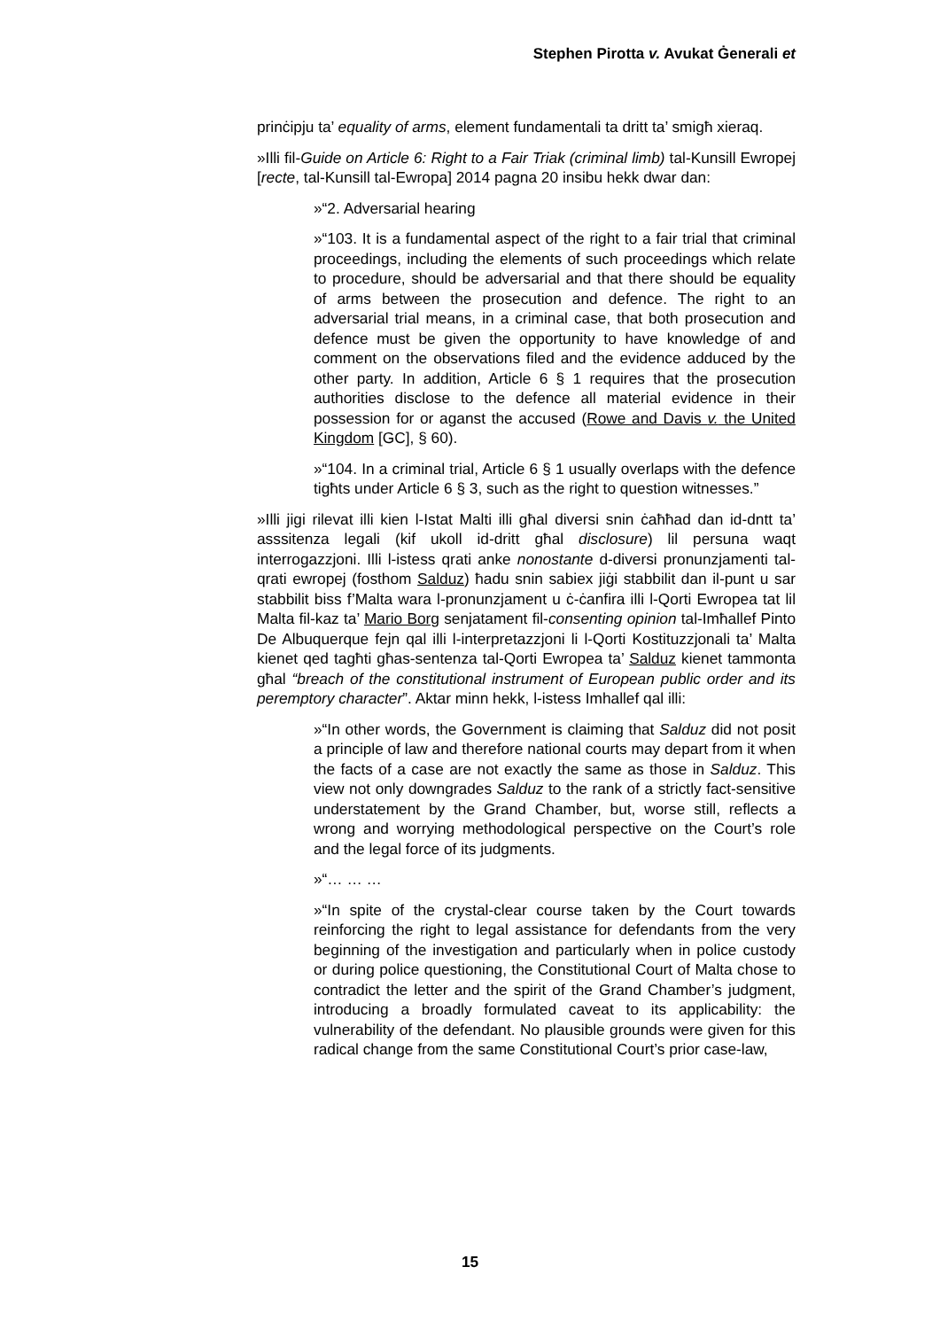Stephen Pirotta v. Avukat Ġenerali et
prinċipju ta’ equality of arms, element fundamentali ta dritt ta’ smigħ xieraq.
»Illi fil-Guide on Article 6: Right to a Fair Triak (criminal limb) tal-Kunsill Ewropej [recte, tal-Kunsill tal-Ewropa] 2014 pagna 20 insibu hekk dwar dan:
»“2. Adversarial hearing
»“103. It is a fundamental aspect of the right to a fair trial that criminal proceedings, including the elements of such proceedings which relate to procedure, should be adversarial and that there should be equality of arms between the prosecution and defence. The right to an adversarial trial means, in a criminal case, that both prosecution and defence must be given the opportunity to have knowledge of and comment on the observations filed and the evidence adduced by the other party. In addition, Article 6 § 1 requires that the prosecution authorities disclose to the defence all material evidence in their possession for or aganst the accused (Rowe and Davis v. the United Kingdom [GC], § 60).
»“104. In a criminal trial, Article 6 § 1 usually overlaps with the defence tigħts under Article 6 § 3, such as the right to question witnesses.”
»Illi jigi rilevat illi kien l-Istat Malti illi għal diversi snin ċaħħad dan id-dntt ta’ asssitenza legali (kif ukoll id-dritt għal disclosure) lil persuna waqt interrogazzjoni. Illi l-istess qrati anke nonostante d-diversi pronunzjamenti tal-qrati ewropej (fosthom Salduz) ħadu snin sabiex jiġi stabbilit dan il-punt u sar stabbilit biss f’Malta wara l-pronunzjament u ċ-ċanfira illi l-Qorti Ewropea tat lil Malta fil-kaz ta’ Mario Borg senjatament fil-consenting opinion tal-Imħallef Pinto De Albuquerque fejn qal illi l-interpretazzjoni li l-Qorti Kostituzzjonali ta’ Malta kienet qed tagħti għas-sentenza tal-Qorti Ewropea ta’ Salduz kienet tammonta għal “breach of the constitutional instrument of European public order and its peremptory character”. Aktar minn hekk, l-istess Imhallef qal illi:
»“In other words, the Government is claiming that Salduz did not posit a principle of law and therefore national courts may depart from it when the facts of a case are not exactly the same as those in Salduz. This view not only downgrades Salduz to the rank of a strictly fact-sensitive understatement by the Grand Chamber, but, worse still, reflects a wrong and worrying methodological perspective on the Court’s role and the legal force of its judgments.
»“… … …
»“In spite of the crystal-clear course taken by the Court towards reinforcing the right to legal assistance for defendants from the very beginning of the investigation and particularly when in police custody or during police questioning, the Constitutional Court of Malta chose to contradict the letter and the spirit of the Grand Chamber’s judgment, introducing a broadly formulated caveat to its applicability: the vulnerability of the defendant. No plausible grounds were given for this radical change from the same Constitutional Court’s prior case-law,
15